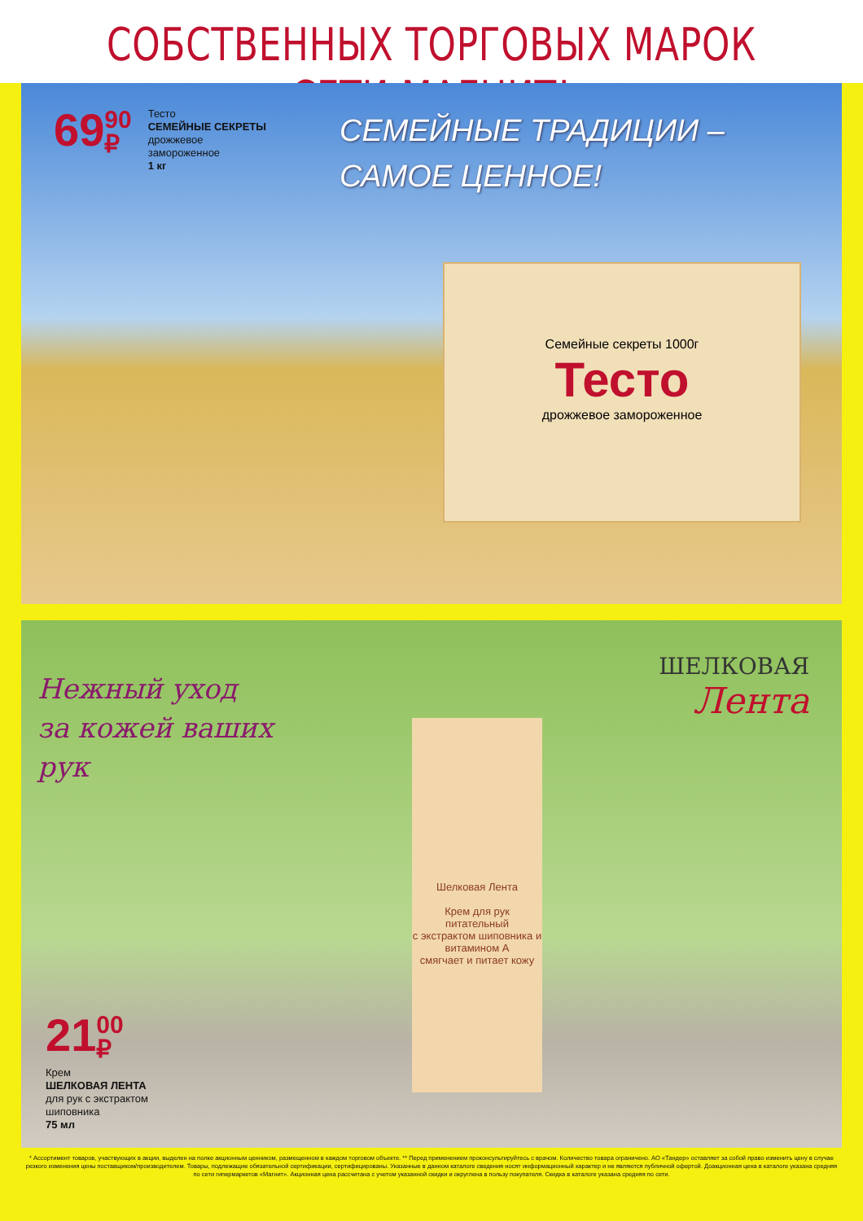СОБСТВЕННЫХ ТОРГОВЫХ МАРОК СЕТИ МАГНИТ!
69 90
₽
Тесто
СЕМЕЙНЫЕ СЕКРЕТЫ
дрожжевое
замороженное
1 кг
СЕМЕЙНЫЕ ТРАДИЦИИ –
САМОЕ ЦЕННОЕ!
Семейные секреты 1000г
Тесто
дрожжевое замороженное
Нежный уход
за кожей ваших
рук
ШЕЛКОВАЯ
Лента
Шелковая Лента
Крем для рук
питательный
с экстрактом шиповника и витамином А
смягчает и питает кожу
21 00
₽
Крем
ШЕЛКОВАЯ ЛЕНТА
для рук с экстрактом
шиповника
75 мл
* Ассортимент товаров, участвующих в акции, выделен на полке акционным ценником, размещенном в каждом торговом объекте. ** Перед применением проконсультируйтесь с врачом. Количество товара ограничено. АО «Тандер» оставляет за собой право изменить цену в случае резкого изменения цены поставщиком/производителем. Товары, подлежащие обязательной сертификации, сертифицированы. Указанные в данном каталоге сведения носят информационный характер и не являются публичной офертой. Доакционная цена в каталоге указана средняя по сети гипермаркетов «Магнит». Акционная цена рассчитана с учетом указанной скидки и округлена в пользу покупателя. Скидка в каталоге указана средняя по сети.